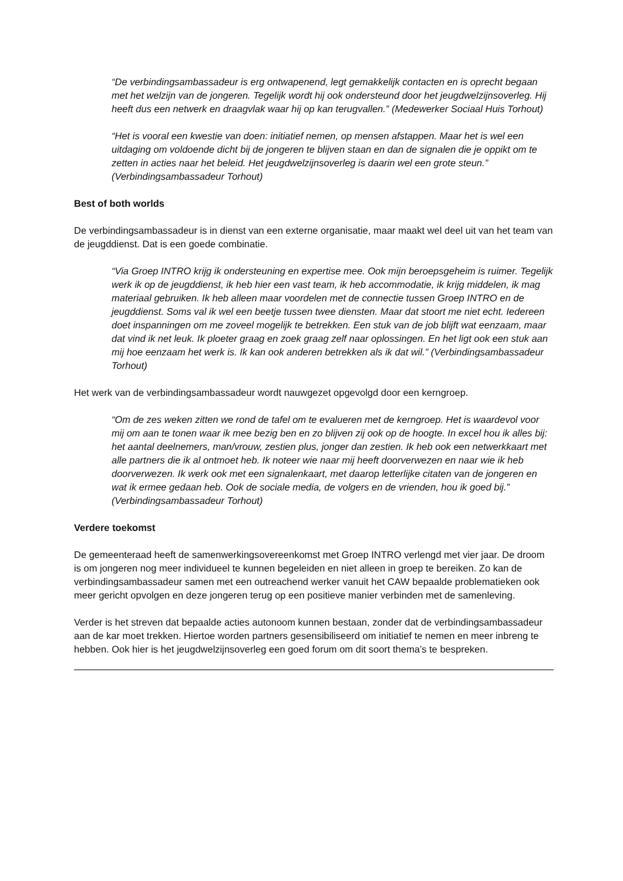“De verbindingsambassadeur is erg ontwapenend, legt gemakkelijk contacten en is oprecht begaan met het welzijn van de jongeren. Tegelijk wordt hij ook ondersteund door het jeugdwelzijnsoverleg. Hij heeft dus een netwerk en draagvlak waar hij op kan terugvallen.” (Medewerker Sociaal Huis Torhout)
“Het is vooral een kwestie van doen: initiatief nemen, op mensen afstappen. Maar het is wel een uitdaging om voldoende dicht bij de jongeren te blijven staan en dan de signalen die je oppikt om te zetten in acties naar het beleid. Het jeugdwelzijnsoverleg is daarin wel een grote steun.” (Verbindingsambassadeur Torhout)
Best of both worlds
De verbindingsambassadeur is in dienst van een externe organisatie, maar maakt wel deel uit van het team van de jeugddienst. Dat is een goede combinatie.
“Via Groep INTRO krijg ik ondersteuning en expertise mee. Ook mijn beroepsgeheim is ruimer. Tegelijk werk ik op de jeugddienst, ik heb hier een vast team, ik heb accommodatie, ik krijg middelen, ik mag materiaal gebruiken. Ik heb alleen maar voordelen met de connectie tussen Groep INTRO en de jeugddienst. Soms val ik wel een beetje tussen twee diensten. Maar dat stoort me niet echt. Iedereen doet inspanningen om me zoveel mogelijk te betrekken. Een stuk van de job blijft wat eenzaam, maar dat vind ik net leuk. Ik ploeter graag en zoek graag zelf naar oplossingen. En het ligt ook een stuk aan mij hoe eenzaam het werk is. Ik kan ook anderen betrekken als ik dat wil.” (Verbindingsambassadeur Torhout)
Het werk van de verbindingsambassadeur wordt nauwgezet opgevolgd door een kerngroep.
“Om de zes weken zitten we rond de tafel om te evalueren met de kerngroep. Het is waardevol voor mij om aan te tonen waar ik mee bezig ben en zo blijven zij ook op de hoogte. In excel hou ik alles bij: het aantal deelnemers, man/vrouw, zestien plus, jonger dan zestien. Ik heb ook een netwerkkaart met alle partners die ik al ontmoet heb. Ik noteer wie naar mij heeft doorverwezen en naar wie ik heb doorverwezen. Ik werk ook met een signalenkaart, met daarop letterlijke citaten van de jongeren en wat ik ermee gedaan heb. Ook de sociale media, de volgers en de vrienden, hou ik goed bij.” (Verbindingsambassadeur Torhout)
Verdere toekomst
De gemeenteraad heeft de samenwerkingsovereenkomst met Groep INTRO verlengd met vier jaar. De droom is om jongeren nog meer individueel te kunnen begeleiden en niet alleen in groep te bereiken. Zo kan de verbindingsambassadeur samen met een outreachend werker vanuit het CAW bepaalde problematieken ook meer gericht opvolgen en deze jongeren terug op een positieve manier verbinden met de samenleving.
Verder is het streven dat bepaalde acties autonoom kunnen bestaan, zonder dat de verbindingsambassadeur aan de kar moet trekken. Hiertoe worden partners gesensibiliseerd om initiatief te nemen en meer inbreng te hebben. Ook hier is het jeugdwelzijnsoverleg een goed forum om dit soort thema’s te bespreken.